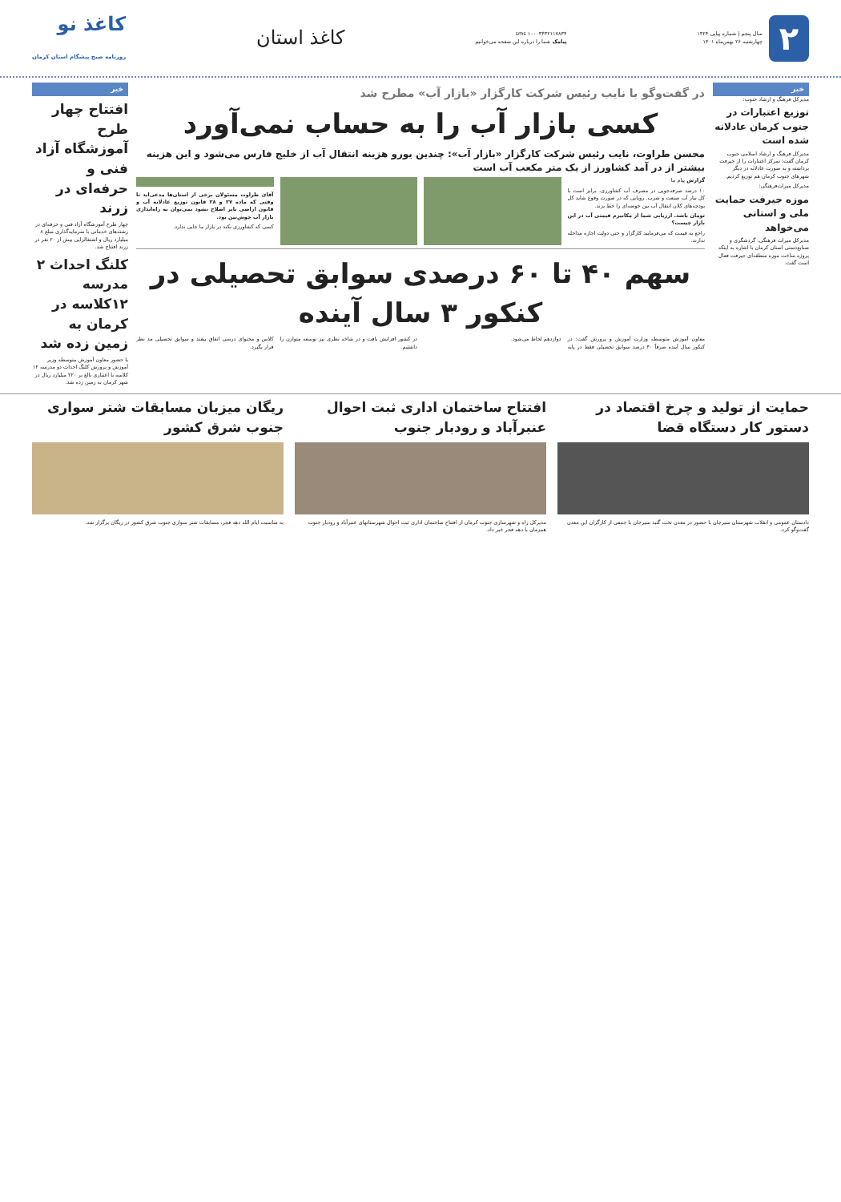۲
سال پنجم | شماره پیاپی ۱۴۲۴
چهارشنبه ۲۶ بهمن‌ماه ۱۴۰۱
۱۰۰۰۳۴۳۲۱۱۷۸۳۴ sms
پیامک شما را درباره این صفحه می‌خوانیم
کاغذ استان
کاغذ نو
روزنامه صبح پیشگام استان کرمان
خبر
مدیرکل فرهنگ و ارشاد جنوب:
توزیع اعتبارات در جنوب کرمان عادلانه شده است
مدیرکل فرهنگ و ارشاد اسلامی جنوب کرمان گفت: تمرکز اعتبارات را از جیرفت برداشته و به صورت عادلانه در دیگر شهرهای جنوب کرمان هم توزیع کردیم.
مدیرکل میراث‌فرهنگی:
موزه جیرفت حمایت ملی و استانی می‌خواهد
مدیرکل میراث فرهنگی، گردشگری و صنایع‌دستی استان کرمان با اشاره به اینکه پروژه ساخت موزه منطقه‌ای جیرفت فعال است گفت.
در گفت‌وگو با نایب رئیس شرکت کارگزار «بازار آب» مطرح شد
کسی بازار آب را به حساب نمی‌آورد
محسن طراوت، نایب رئیس شرکت کارگزار «بازار آب»: چندین یورو هزینه انتقال آب از خلیج فارس می‌شود و این هزینه بیشتر از در آمد کشاورز از یک متر مکعب آب است
گزارش پیام ما
۱۰ درصد صرفه‌جویی در مصرف آب کشاورزی، برابر است با کل نیاز آب صنعت و شرب. رویایی که در صورت وقوع شاید کل بودجه‌های کلان انتقال آب بین حوضه‌ای را خط بزند.
تومان باشد. ارزیابی شما از مکانیزم قیمتی آب در این بازار چیست؟
راجع به قیمت که می‌فرمایید کارگزار و حتی دولت اجازه مداخله ندارند.
آقای طراوت مسئولان برخی از استان‌ها مدعی‌اند تا وقتی که ماده ۲۷ و ۲۸ قانون توزیع عادلانه آب و قانون اراضی بایر اصلاح نشود نمی‌توان به راه‌اندازی بازار آب خوش‌بین بود.
کسی که کشاورزی نکند در بازار ما جایی ندارد.
سهم ۴۰ تا ۶۰ درصدی سوابق تحصیلی در کنکور ۳ سال آینده
معاون آموزش متوسطه وزارت آموزش و پرورش گفت: در کنکور سال آینده صرفاً ۴۰ درصد سوابق تحصیلی فقط در پایه دوازدهم لحاظ می‌شود.
در کشور افزایش یافت و در شاخه نظری نیز توسعه متوازن را داشتیم.
کلاس و محتوای درسی اتفاق بیفتد و سوابق تحصیلی مد نظر قرار بگیرد.
خبر
افتتاح چهار طرح آموزشگاه آزاد فنی و حرفه‌ای در زرند
چهار طرح آموزشگاه آزاد فنی و حرفه‌ای در رشته‌های خدماتی با سرمایه‌گذاری مبلغ ۸ میلیارد ریال و اشتغالزایی بیش از ۲۰ نفر در زرند افتتاح شد.
کلنگ احداث ۲ مدرسه ۱۲کلاسه در کرمان به زمین زده شد
با حضور معاون آموزش متوسطه وزیر آموزش و پرورش کلنگ احداث دو مدرسه ۱۲ کلاسه با اعتباری بالغ بر ۲۲۰ میلیارد ریال در شهر کرمان به زمین زده شد.
حمایت از تولید و چرخ اقتصاد در دستور کار دستگاه قضا
دادستان عمومی و انقلاب شهرستان سیرجان با حضور در معدن تخت گنبد سیرجان با جمعی از کارگران این معدن گفت‌وگو کرد.
افتتاح ساختمان اداری ثبت احوال عنبرآباد و رودبار جنوب
مدیرکل راه و شهرسازی جنوب کرمان از افتتاح ساختمان اداری ثبت احوال شهرستانهای عنبرآباد و رودبار جنوب همزمان با دهه فجر خبر داد.
ریگان میزبان مسابقات شتر سواری جنوب شرق کشور
به مناسبت ایام الله دهه فجر، مسابقات شتر سواری جنوب شرق کشور در ریگان برگزار شد.